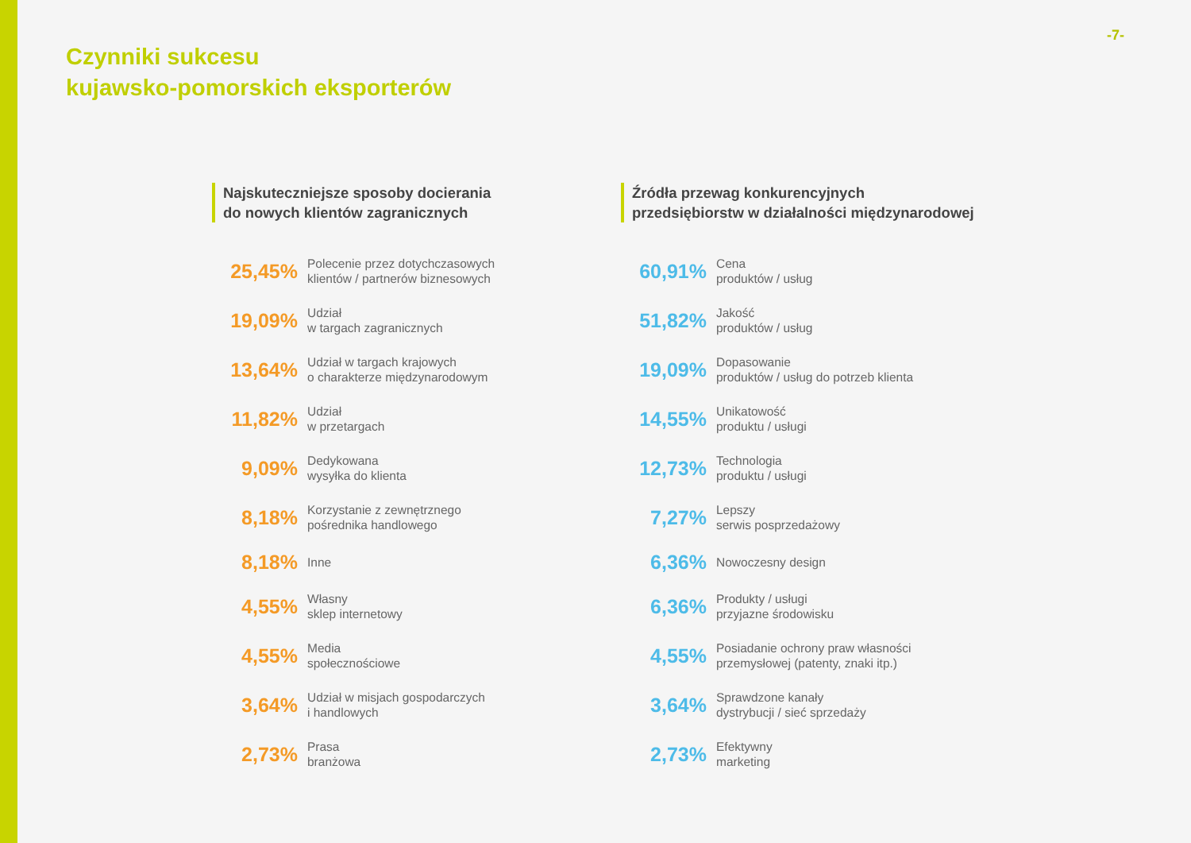-7-
Czynniki sukcesu
kujawsko-pomorskich eksporterów
Najskuteczniejsze sposoby docierania
do nowych klientów zagranicznych
25,45%
Polecenie przez dotychczasowych
klientów / partnerów biznesowych
19,09%
Udział
w targach zagranicznych
13,64%
Udział w targach krajowych
o charakterze międzynarodowym
11,82%
Udział
w przetargach
9,09%
Dedykowana
wysyłka do klienta
8,18%
Korzystanie z zewnętrznego
pośrednika handlowego
8,18%
Inne
4,55%
Własny
sklep internetowy
4,55%
Media
społecznościowe
3,64%
Udział w misjach gospodarczych
i handlowych
2,73%
Prasa
branżowa
Źródła przewag konkurencyjnych
przedsiębiorstw w działalności międzynarodowej
60,91%
Cena
produktów / usług
51,82%
Jakość
produktów / usług
19,09%
Dopasowanie
produktów / usług do potrzeb klienta
14,55%
Unikatowość
produktu / usługi
12,73%
Technologia
produktu / usługi
7,27%
Lepszy
serwis posprzedażowy
6,36%
Nowoczesny design
6,36%
Produkty / usługi
przyjazne środowisku
4,55%
Posiadanie ochrony praw własności
przemysłowej (patenty, znaki itp.)
3,64%
Sprawdzone kanały
dystrybucji / sieć sprzedaży
2,73%
Efektywny
marketing